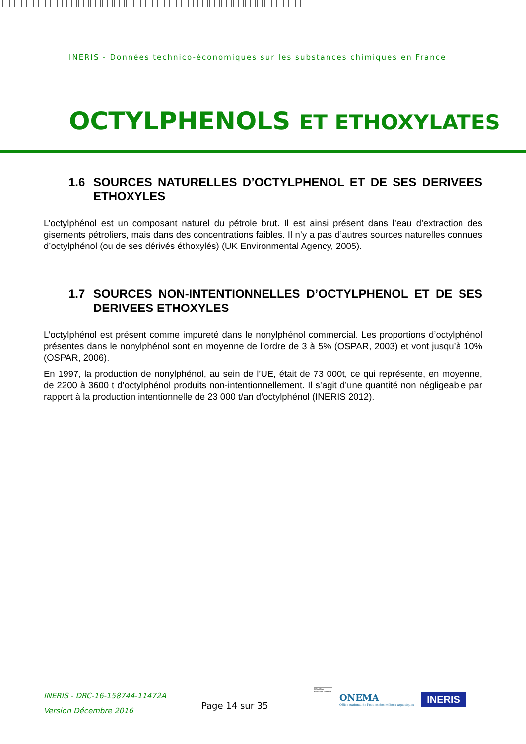INERIS - Données technico-économiques sur les substances chimiques en France
OCTYLPHENOLS ET ETHOXYLATES
1.6 SOURCES NATURELLES D’OCTYLPHENOL ET DE SES DERIVEES ETHOXYLES
L’octylphénol est un composant naturel du pétrole brut. Il est ainsi présent dans l’eau d’extraction des gisements pétroliers, mais dans des concentrations faibles. Il n’y a pas d’autres sources naturelles connues d’octylphénol (ou de ses dérivés éthoxylés) (UK Environmental Agency, 2005).
1.7 SOURCES NON-INTENTIONNELLES D’OCTYLPHENOL ET DE SES DERIVEES ETHOXYLES
L’octylphénol est présent comme impureté dans le nonylphénol commercial. Les proportions d’octylphénol présentes dans le nonylphénol sont en moyenne de l’ordre de 3 à 5% (OSPAR, 2003) et vont jusqu’à 10% (OSPAR, 2006).
En 1997, la production de nonylphénol, au sein de l’UE, était de 73 000t, ce qui représente, en moyenne, de 2200 à 3600 t d’octylphénol produits non-intentionnellement. Il s’agit d’une quantité non négligeable par rapport à la production intentionnelle de 23 000 t/an d’octylphénol (INERIS 2012).
INERIS - DRC-16-158744-11472A
Version Décembre 2016
Page 14 sur 35
République Française Ministère
ONEMA
Office national de l'eau et des milieux aquatiques
INERIS